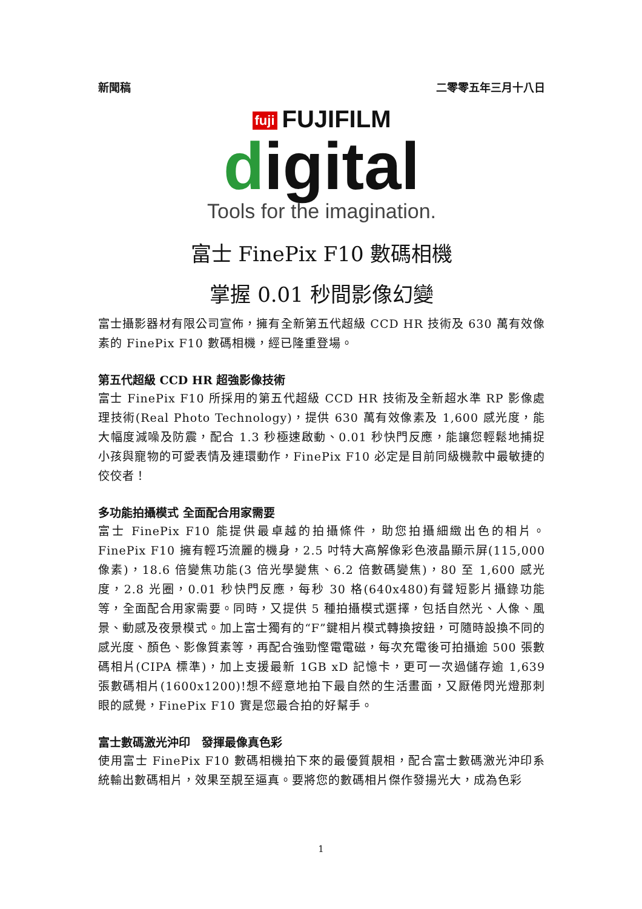新聞稿 二零零五年三月十八日
fuji FUJIFILM
digital
Tools for the imagination.
富士 FinePix F10 數碼相機
掌握 0.01 秒間影像幻變
富士攝影器材有限公司宣佈，擁有全新第五代超級 CCD HR 技術及 630 萬有效像素的 FinePix F10 數碼相機，經已隆重登場。
第五代超級 CCD HR 超強影像技術
富士 FinePix F10 所採用的第五代超級 CCD HR 技術及全新超水準 RP 影像處理技術(Real Photo Technology)，提供 630 萬有效像素及 1,600 感光度，能大幅度減噪及防震，配合 1.3 秒極速啟動、0.01 秒快門反應，能讓您輕鬆地捕捉小孩與寵物的可愛表情及連環動作，FinePix F10 必定是目前同級機款中最敏捷的佼佼者！
多功能拍攝模式 全面配合用家需要
富士 FinePix F10 能提供最卓越的拍攝條件，助您拍攝細緻出色的相片。FinePix F10 擁有輕巧流麗的機身，2.5 吋特大高解像彩色液晶顯示屏(115,000 像素)，18.6 倍變焦功能(3 倍光學變焦、6.2 倍數碼變焦)，80 至 1,600 感光度，2.8 光圈，0.01 秒快門反應，每秒 30 格(640x480)有聲短影片攝錄功能等，全面配合用家需要。同時，又提供 5 種拍攝模式選擇，包括自然光、人像、風景、動感及夜景模式。加上富士獨有的“F”鍵相片模式轉換按鈕，可隨時設換不同的感光度、顏色、影像質素等，再配合強勁慳電電磁，每次充電後可拍攝逾 500 張數碼相片(CIPA 標準)，加上支援最新 1GB xD 記憶卡，更可一次過儲存逾 1,639 張數碼相片(1600x1200)!想不經意地拍下最自然的生活畫面，又厭倦閃光燈那刺眼的感覺，FinePix F10 實是您最合拍的好幫手。
富士數碼激光沖印　發揮最像真色彩
使用富士 FinePix F10 數碼相機拍下來的最優質靚相，配合富士數碼激光沖印系統輸出數碼相片，效果至靚至逼真。要將您的數碼相片傑作發揚光大，成為色彩
1